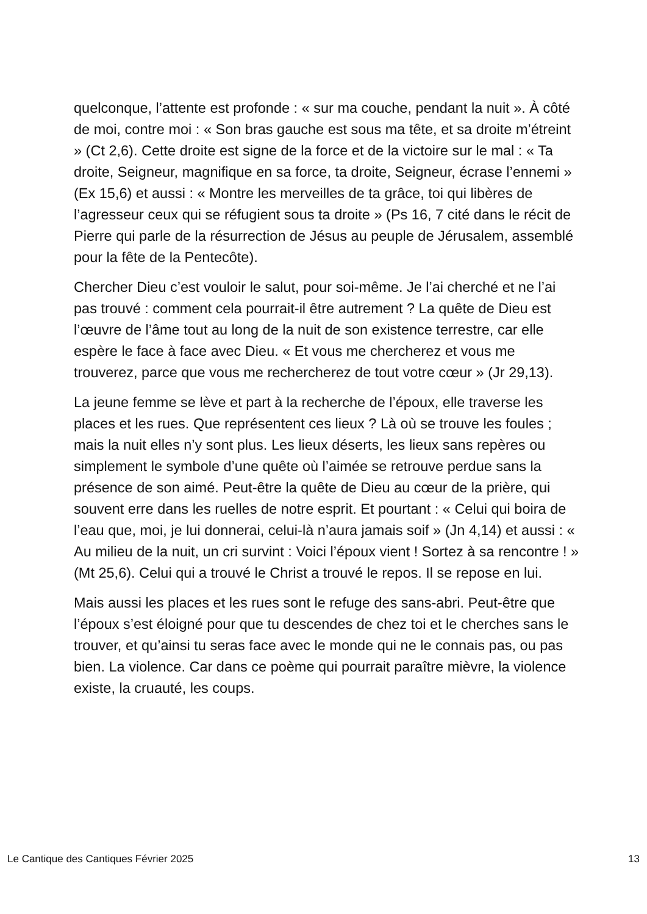quelconque, l’attente est profonde : « sur ma couche, pendant la nuit ». À côté de moi, contre moi : « Son bras gauche est sous ma tête, et sa droite m’étreint » (Ct 2,6). Cette droite est signe de la force et de la victoire sur le mal : « Ta droite, Seigneur, magnifique en sa force, ta droite, Seigneur, écrase l’ennemi » (Ex 15,6) et aussi : « Montre les merveilles de ta grâce, toi qui libères de l’agresseur ceux qui se réfugient sous ta droite » (Ps 16, 7 cité dans le récit de Pierre qui parle de la résurrection de Jésus au peuple de Jérusalem, assemblé pour la fête de la Pentecôte).
Chercher Dieu c’est vouloir le salut, pour soi-même. Je l’ai cherché et ne l’ai pas trouvé : comment cela pourrait-il être autrement ? La quête de Dieu est l’œuvre de l’âme tout au long de la nuit de son existence terrestre, car elle espère le face à face avec Dieu. « Et vous me chercherez et vous me trouverez, parce que vous me rechercherez de tout votre cœur » (Jr 29,13).
La jeune femme se lève et part à la recherche de l’époux, elle traverse les places et les rues. Que représentent ces lieux ? Là où se trouve les foules ; mais la nuit elles n’y sont plus. Les lieux déserts, les lieux sans repères ou simplement le symbole d’une quête où l’aimée se retrouve perdue sans la présence de son aimé. Peut-être la quête de Dieu au cœur de la prière, qui souvent erre dans les ruelles de notre esprit. Et pourtant : « Celui qui boira de l’eau que, moi, je lui donnerai, celui-là n’aura jamais soif » (Jn 4,14) et aussi : « Au milieu de la nuit, un cri survint : Voici l’époux vient ! Sortez à sa rencontre ! » (Mt 25,6). Celui qui a trouvé le Christ a trouvé le repos. Il se repose en lui.
Mais aussi les places et les rues sont le refuge des sans-abri. Peut-être que l’époux s’est éloigné pour que tu descendes de chez toi et le cherches sans le trouver, et qu’ainsi tu seras face avec le monde qui ne le connais pas, ou pas bien. La violence. Car dans ce poème qui pourrait paraître mièvre, la violence existe, la cruauté, les coups.
Le Cantique des Cantiques Février 2025 13